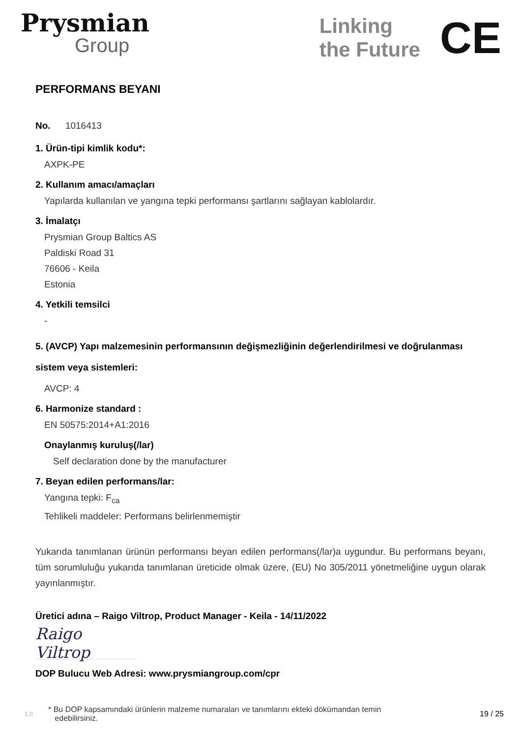Prysmian
Group
Linking
the Future
CE
PERFORMANS BEYANI
No. 1016413
1. Ürün-tipi kimlik kodu*:
AXPK-PE
2. Kullanım amacı/amaçları
Yapılarda kullanılan ve yangına tepki performansı şartlarını sağlayan kablolardır.
3. İmalatçı
Prysmian Group Baltics AS
Paldiski Road 31
76606 - Keila
Estonia
4. Yetkili temsilci
-
5. (AVCP) Yapı malzemesinin performansının değişmezliğinin değerlendirilmesi ve doğrulanması sistem veya sistemleri:
AVCP: 4
6. Harmonize standard :
EN 50575:2014+A1:2016
Onaylanmış kuruluş(/lar)
Self declaration done by the manufacturer
7. Beyan edilen performans/lar:
Yangına tepki: F<sub>ca</sub>
Tehlikeli maddeler: Performans belirlenmemiştir
Yukarıda tanımlanan ürünün performansı beyan edilen performans(/lar)a uygundur. Bu performans beyanı, tüm sorumluluğu yukarıda tanımlanan üreticide olmak üzere, (EU) No 305/2011 yönetmeliğine uygun olarak yayınlanmıştır.
Üretici adına – Raigo Viltrop, Product Manager - Keila - 14/11/2022
Raigo Viltrop
DOP Bulucu Web Adresi: www.prysmiangroup.com/cpr
1.0 * Bu DOP kapsamındaki ürünlerin malzeme numaraları ve tanımlarını ekteki dökümandan temin
edebilirsiniz. 19 / 25